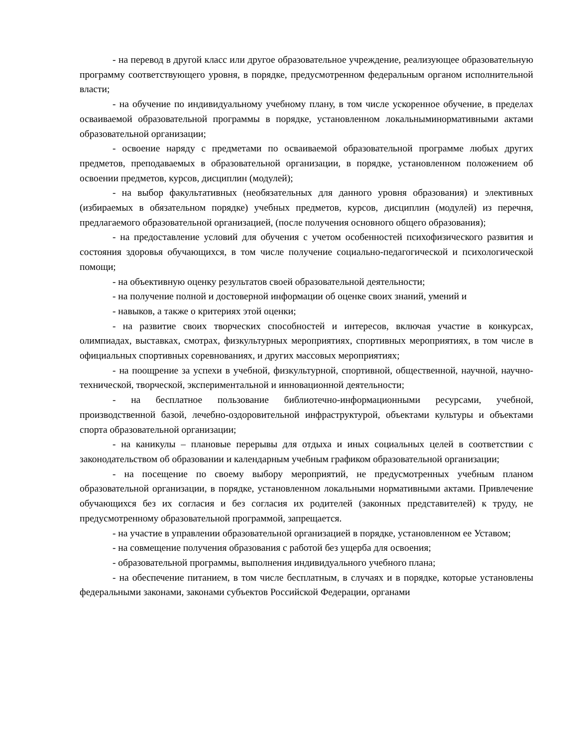- на перевод в другой класс или другое образовательное учреждение, реализующее образовательную программу соответствующего уровня, в порядке, предусмотренном федеральным органом исполнительной власти;
- на обучение по индивидуальному учебному плану, в том числе ускоренное обучение, в пределах осваиваемой образовательной программы в порядке, установленном локальныминормативными актами образовательной организации;
- освоение наряду с предметами по осваиваемой образовательной программе любых других предметов, преподаваемых в образовательной организации, в порядке, установленном положением об освоении предметов, курсов, дисциплин (модулей);
- на выбор факультативных (необязательных для данного уровня образования) и элективных (избираемых в обязательном порядке) учебных предметов, курсов, дисциплин (модулей) из перечня, предлагаемого образовательной организацией, (после получения основного общего образования);
- на предоставление условий для обучения с учетом особенностей психофизического развития и состояния здоровья обучающихся, в том числе получение социально-педагогической и психологической помощи;
- на объективную оценку результатов своей образовательной деятельности;
- на получение полной и достоверной информации об оценке своих знаний, умений и
- навыков, а также о критериях этой оценки;
- на развитие своих творческих способностей и интересов, включая участие в конкурсах, олимпиадах, выставках, смотрах, физкультурных мероприятиях, спортивных мероприятиях, в том числе в официальных спортивных соревнованиях, и других массовых мероприятиях;
- на поощрение за успехи в учебной, физкультурной, спортивной, общественной, научной, научно-технической, творческой, экспериментальной и инновационной деятельности;
- на бесплатное пользование библиотечно-информационными ресурсами, учебной, производственной базой, лечебно-оздоровительной инфраструктурой, объектами культуры и объектами спорта образовательной организации;
- на каникулы – плановые перерывы для отдыха и иных социальных целей в соответствии с законодательством об образовании и календарным учебным графиком образовательной организации;
- на посещение по своему выбору мероприятий, не предусмотренных учебным планом образовательной организации, в порядке, установленном локальными нормативными актами. Привлечение обучающихся без их согласия и без согласия их родителей (законных представителей) к труду, не предусмотренному образовательной программой, запрещается.
- на участие в управлении образовательной организацией в порядке, установленном ее Уставом;
- на совмещение получения образования с работой без ущерба для освоения;
- образовательной программы, выполнения индивидуального учебного плана;
- на обеспечение питанием, в том числе бесплатным, в случаях и в порядке, которые установлены федеральными законами, законами субъектов Российской Федерации, органами